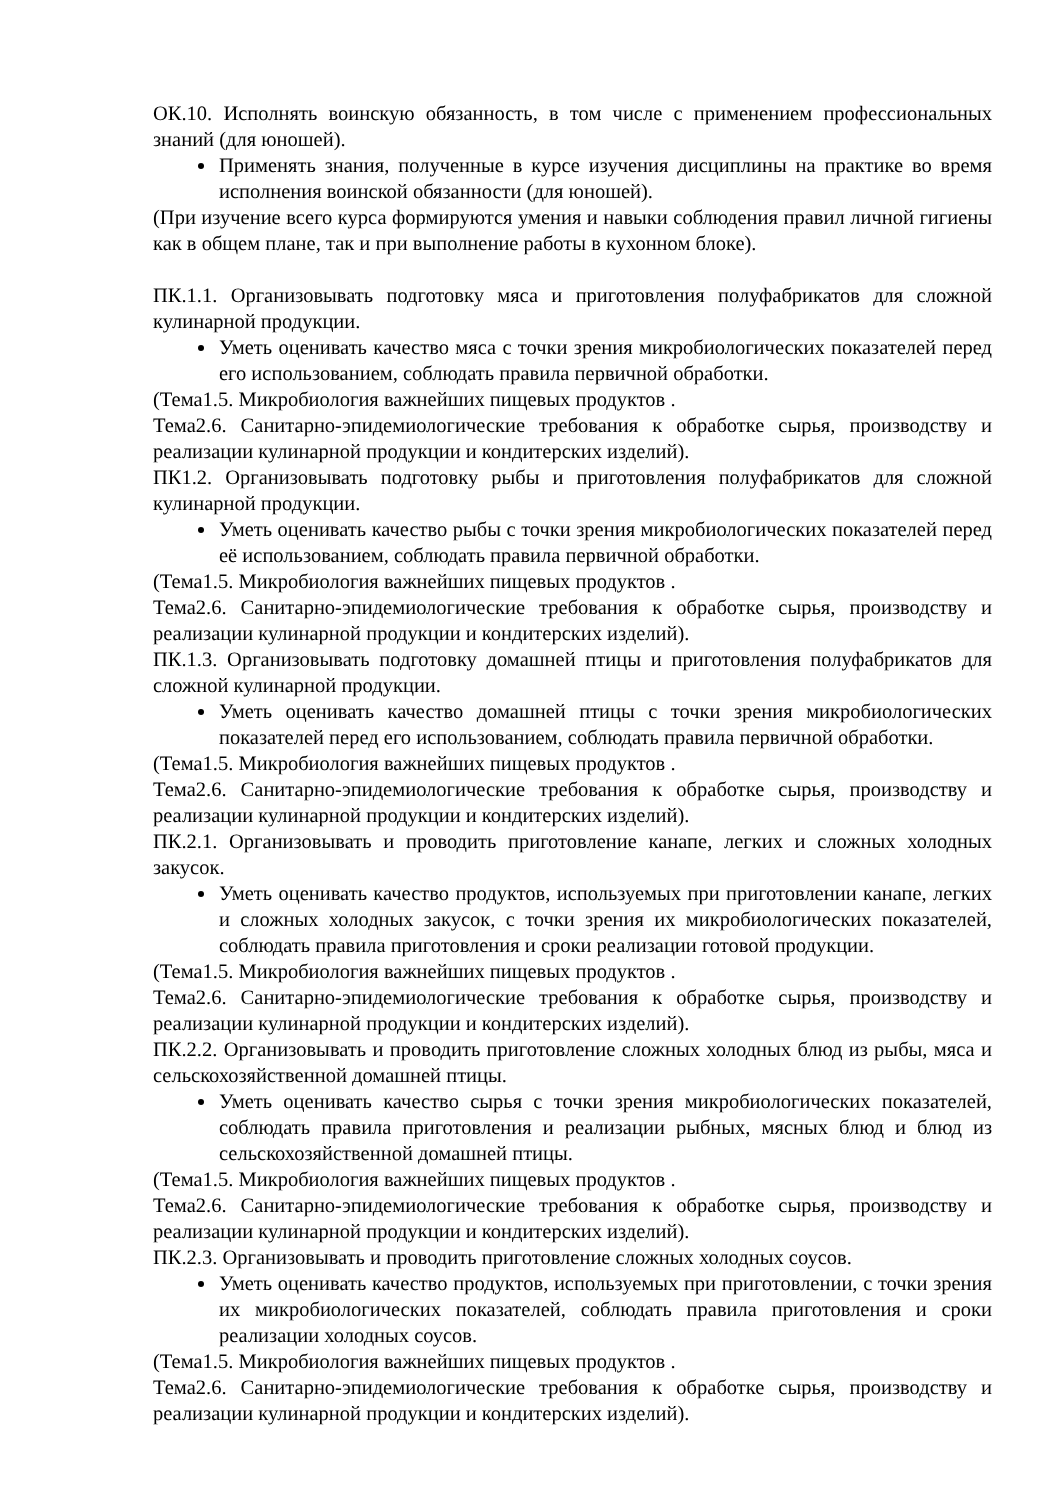ОК.10. Исполнять воинскую обязанность, в том числе с применением профессиональных знаний (для юношей).
Применять знания, полученные в курсе изучения дисциплины на практике во время исполнения воинской обязанности (для юношей).
(При изучение всего курса формируются умения и навыки соблюдения правил личной гигиены как в общем плане, так и при выполнение работы в кухонном блоке).
ПК.1.1. Организовывать подготовку мяса и приготовления полуфабрикатов для сложной кулинарной продукции.
Уметь оценивать качество мяса с точки зрения микробиологических показателей перед его использованием, соблюдать правила первичной обработки.
(Тема1.5. Микробиология важнейших пищевых продуктов .
Тема2.6. Санитарно-эпидемиологические требования к обработке сырья, производству и реализации кулинарной продукции и кондитерских изделий).
ПК1.2. Организовывать подготовку рыбы и приготовления полуфабрикатов для сложной кулинарной продукции.
Уметь оценивать качество рыбы с точки зрения микробиологических показателей перед её использованием, соблюдать правила первичной обработки.
(Тема1.5. Микробиология важнейших пищевых продуктов .
Тема2.6. Санитарно-эпидемиологические требования к обработке сырья, производству и реализации кулинарной продукции и кондитерских изделий).
ПК.1.3. Организовывать подготовку домашней птицы и приготовления полуфабрикатов для сложной кулинарной продукции.
Уметь оценивать качество домашней птицы с точки зрения микробиологических показателей перед его использованием, соблюдать правила первичной обработки.
(Тема1.5. Микробиология важнейших пищевых продуктов .
Тема2.6. Санитарно-эпидемиологические требования к обработке сырья, производству и реализации кулинарной продукции и кондитерских изделий).
ПК.2.1. Организовывать и проводить приготовление канапе, легких и сложных холодных закусок.
Уметь оценивать качество продуктов, используемых при приготовлении канапе, легких и сложных холодных закусок, с точки зрения их микробиологических показателей, соблюдать правила приготовления и сроки реализации готовой продукции.
(Тема1.5. Микробиология важнейших пищевых продуктов .
Тема2.6. Санитарно-эпидемиологические требования к обработке сырья, производству и реализации кулинарной продукции и кондитерских изделий).
ПК.2.2. Организовывать и проводить приготовление сложных холодных блюд из рыбы, мяса и сельскохозяйственной домашней птицы.
Уметь оценивать качество сырья с точки зрения микробиологических показателей, соблюдать правила приготовления и реализации рыбных, мясных блюд и блюд из сельскохозяйственной домашней птицы.
(Тема1.5. Микробиология важнейших пищевых продуктов .
Тема2.6. Санитарно-эпидемиологические требования к обработке сырья, производству и реализации кулинарной продукции и кондитерских изделий).
ПК.2.3. Организовывать и проводить приготовление сложных холодных соусов.
Уметь оценивать качество продуктов, используемых при приготовлении, с точки зрения их микробиологических показателей, соблюдать правила приготовления и сроки реализации холодных соусов.
(Тема1.5. Микробиология важнейших пищевых продуктов .
Тема2.6. Санитарно-эпидемиологические требования к обработке сырья, производству и реализации кулинарной продукции и кондитерских изделий).